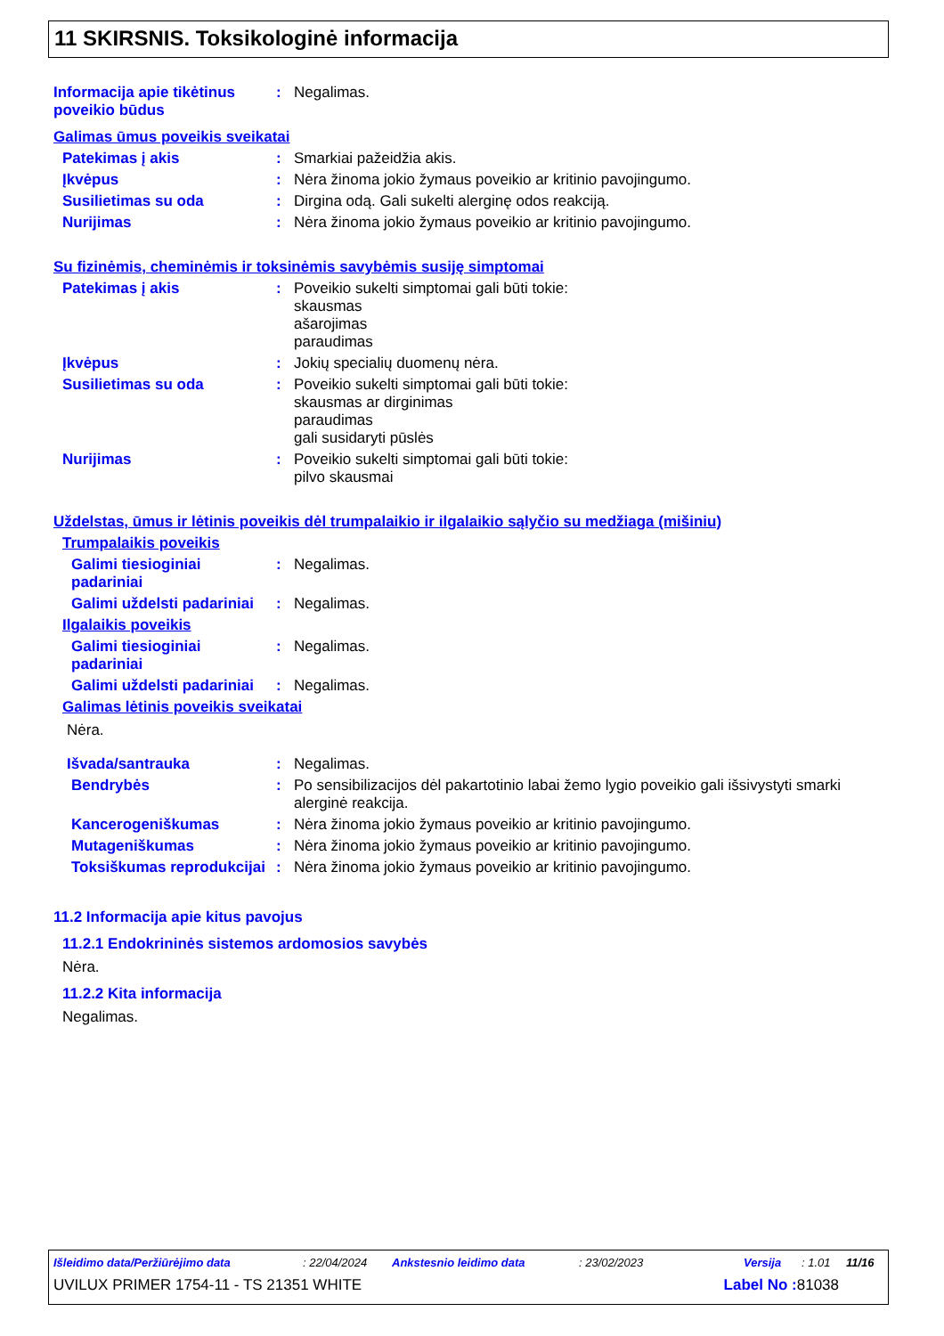11 SKIRSNIS. Toksikologinė informacija
Informacija apie tikėtinus poveikio būdus
: Negalimas.
Galimas ūmus poveikis sveikatai
Patekimas į akis : Smarkiai pažeidžia akis.
Įkvėpus : Nėra žinoma jokio žymaus poveikio ar kritinio pavojingumo.
Susilietimas su oda : Dirgina odą. Gali sukelti alerginę odos reakciją.
Nurijimas : Nėra žinoma jokio žymaus poveikio ar kritinio pavojingumo.
Su fizinėmis, cheminėmis ir toksinėmis savybėmis susiję simptomai
Patekimas į akis : Poveikio sukelti simptomai gali būti tokie:
skausmas
ašarojimas
paraudimas
Įkvėpus : Jokių specialių duomenų nėra.
Susilietimas su oda : Poveikio sukelti simptomai gali būti tokie:
skausmas ar dirginimas
paraudimas
gali susidaryti pūslės
Nurijimas : Poveikio sukelti simptomai gali būti tokie:
pilvo skausmai
Uždelstas, ūmus ir lėtinis poveikis dėl trumpalaikio ir ilgalaikio sąlyčio su medžiaga (mišiniu)
Trumpalaikis poveikis
Galimi tiesioginiai padariniai
: Negalimas.
Galimi uždelsti padariniai
: Negalimas.
Ilgalaikis poveikis
Galimi tiesioginiai padariniai
: Negalimas.
Galimi uždelsti padariniai
: Negalimas.
Galimas lėtinis poveikis sveikatai
Nėra.
Išvada/santrauka : Negalimas.
Bendrybės : Po sensibilizacijos dėl pakartotinio labai žemo lygio poveikio gali išsivystyti smarki alerginė reakcija.
Kancerogeniškumas : Nėra žinoma jokio žymaus poveikio ar kritinio pavojingumo.
Mutageniškumas : Nėra žinoma jokio žymaus poveikio ar kritinio pavojingumo.
Toksiškumas reprodukcijai
: Nėra žinoma jokio žymaus poveikio ar kritinio pavojingumo.
11.2 Informacija apie kitus pavojus
11.2.1 Endokrininės sistemos ardomosios savybės
Nėra.
11.2.2 Kita informacija
Negalimas.
Išleidimo data/Peržiūrėjimo data: 22/04/2024 Ankstesnio leidimo data: 23/02/2023 Versija: 1.01 11/16
UVILUX PRIMER 1754-11 - TS 21351 WHITE Label No : 81038